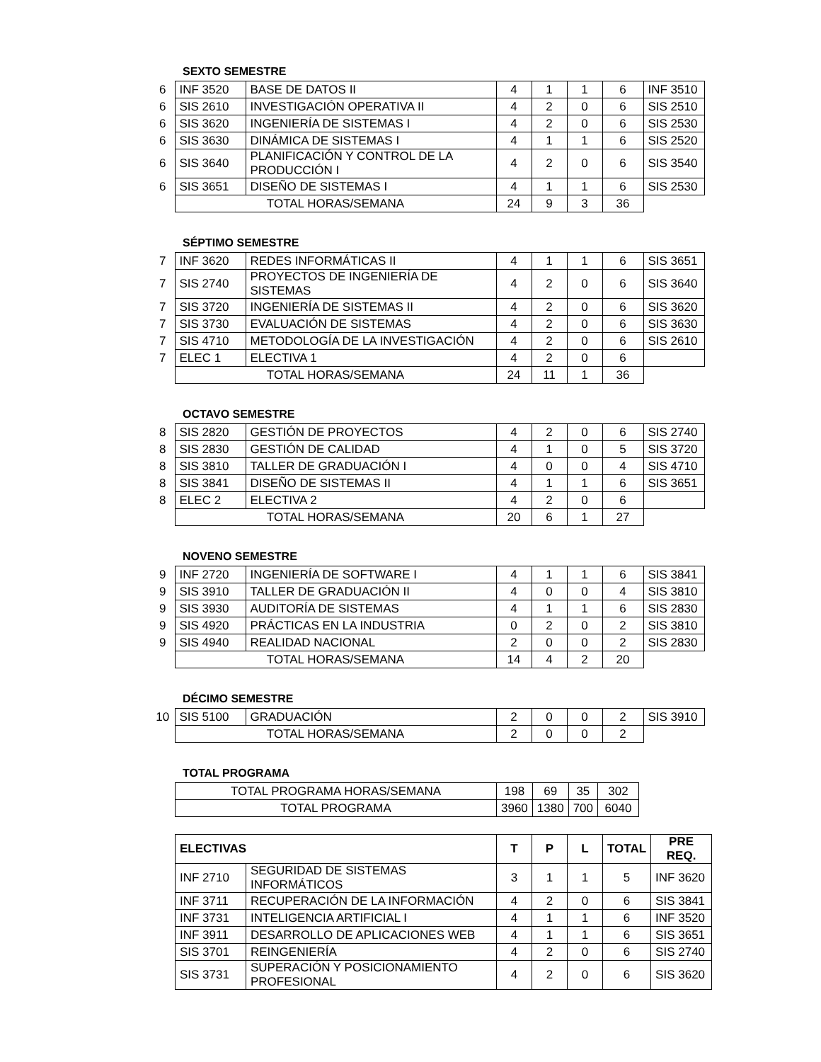SEXTO SEMESTRE
| 6 | INF 3520 | BASE DE DATOS II | 4 | 1 | 1 | 6 | INF 3510 |
| 6 | SIS 2610 | INVESTIGACIÓN OPERATIVA II | 4 | 2 | 0 | 6 | SIS 2510 |
| 6 | SIS 3620 | INGENIERÍA DE SISTEMAS I | 4 | 2 | 0 | 6 | SIS 2530 |
| 6 | SIS 3630 | DINÁMICA DE SISTEMAS I | 4 | 1 | 1 | 6 | SIS 2520 |
| 6 | SIS 3640 | PLANIFICACIÓN Y CONTROL DE LA PRODUCCIÓN I | 4 | 2 | 0 | 6 | SIS 3540 |
| 6 | SIS 3651 | DISEÑO DE SISTEMAS I | 4 | 1 | 1 | 6 | SIS 2530 |
| | TOTAL HORAS/SEMANA | | 24 | 9 | 3 | 36 | |
SÉPTIMO SEMESTRE
| 7 | INF 3620 | REDES INFORMÁTICAS II | 4 | 1 | 1 | 6 | SIS 3651 |
| 7 | SIS 2740 | PROYECTOS DE INGENIERÍA DE SISTEMAS | 4 | 2 | 0 | 6 | SIS 3640 |
| 7 | SIS 3720 | INGENIERÍA DE SISTEMAS II | 4 | 2 | 0 | 6 | SIS 3620 |
| 7 | SIS 3730 | EVALUACIÓN DE SISTEMAS | 4 | 2 | 0 | 6 | SIS 3630 |
| 7 | SIS 4710 | METODOLOGÍA DE LA INVESTIGACIÓN | 4 | 2 | 0 | 6 | SIS 2610 |
| 7 | ELEC 1 | ELECTIVA 1 | 4 | 2 | 0 | 6 | |
| | TOTAL HORAS/SEMANA | | 24 | 11 | 1 | 36 | |
OCTAVO SEMESTRE
| 8 | SIS 2820 | GESTIÓN DE PROYECTOS | 4 | 2 | 0 | 6 | SIS 2740 |
| 8 | SIS 2830 | GESTIÓN DE CALIDAD | 4 | 1 | 0 | 5 | SIS 3720 |
| 8 | SIS 3810 | TALLER DE GRADUACIÓN I | 4 | 0 | 0 | 4 | SIS 4710 |
| 8 | SIS 3841 | DISEÑO DE SISTEMAS II | 4 | 1 | 1 | 6 | SIS 3651 |
| 8 | ELEC 2 | ELECTIVA 2 | 4 | 2 | 0 | 6 | |
| | TOTAL HORAS/SEMANA | | 20 | 6 | 1 | 27 | |
NOVENO SEMESTRE
| 9 | INF 2720 | INGENIERÍA DE SOFTWARE I | 4 | 1 | 1 | 6 | SIS 3841 |
| 9 | SIS 3910 | TALLER DE GRADUACIÓN II | 4 | 0 | 0 | 4 | SIS 3810 |
| 9 | SIS 3930 | AUDITORÍA DE SISTEMAS | 4 | 1 | 1 | 6 | SIS 2830 |
| 9 | SIS 4920 | PRÁCTICAS EN LA INDUSTRIA | 0 | 2 | 0 | 2 | SIS 3810 |
| 9 | SIS 4940 | REALIDAD NACIONAL | 2 | 0 | 0 | 2 | SIS 2830 |
| | TOTAL HORAS/SEMANA | | 14 | 4 | 2 | 20 | |
DÉCIMO SEMESTRE
| 10 | SIS 5100 | GRADUACIÓN | 2 | 0 | 0 | 2 | SIS 3910 |
| | TOTAL HORAS/SEMANA | | 2 | 0 | 0 | 2 | |
TOTAL PROGRAMA
| TOTAL PROGRAMA HORAS/SEMANA | 198 | 69 | 35 | 302 |
| TOTAL PROGRAMA | 3960 | 1380 | 700 | 6040 |
| ELECTIVAS | | T | P | L | TOTAL | PRE REQ. |
| --- | --- | --- | --- | --- | --- | --- |
| INF 2710 | SEGURIDAD DE SISTEMAS INFORMÁTICOS | 3 | 1 | 1 | 5 | INF 3620 |
| INF 3711 | RECUPERACIÓN DE LA INFORMACIÓN | 4 | 2 | 0 | 6 | SIS 3841 |
| INF 3731 | INTELIGENCIA ARTIFICIAL I | 4 | 1 | 1 | 6 | INF 3520 |
| INF 3911 | DESARROLLO DE APLICACIONES WEB | 4 | 1 | 1 | 6 | SIS 3651 |
| SIS 3701 | REINGENIERÍA | 4 | 2 | 0 | 6 | SIS 2740 |
| SIS 3731 | SUPERACIÓN Y POSICIONAMIENTO PROFESIONAL | 4 | 2 | 0 | 6 | SIS 3620 |